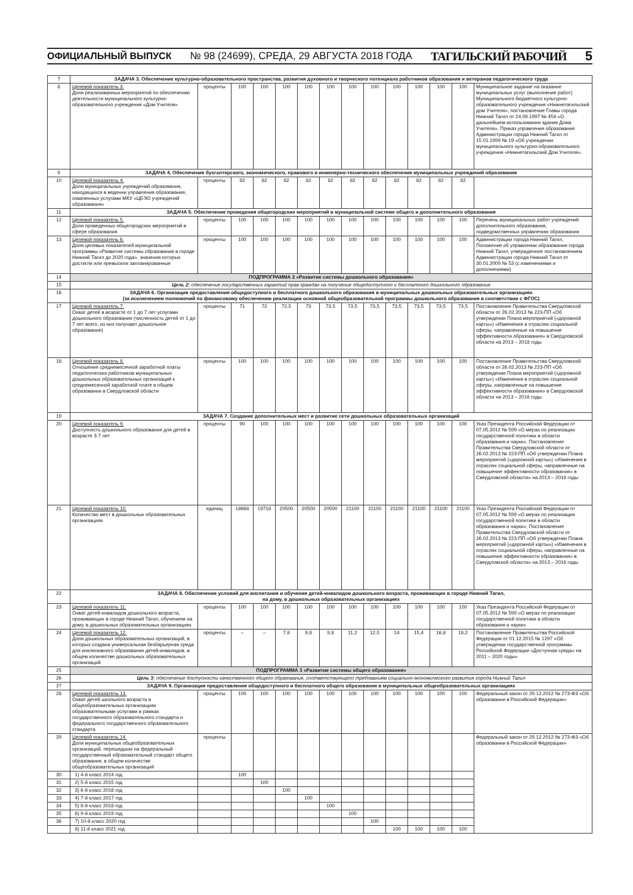ОФИЦИАЛЬНЫЙ ВЫПУСК № 98 (24699), СРЕДА, 29 АВГУСТА 2018 ГОДА ТАГИЛЬСКИЙ РАБОЧИЙ 5
| 7 | ЗАДАЧА 3. Обеспечение культурно-образовательного пространства, развития духовного и творческого потенциала работников образования и ветеранов педагогического труда | | | | | | | | | | | | | |
| 8 | Целевой показатель 3. Доля реализованных мероприятий по обеспечению деятельности муниципального культурно-образовательного учреждения «Дом Учителя» | проценты | 100 | 100 | 100 | 100 | 100 | 100 | 100 | 100 | 100 | 100 | 100 | Муниципальное задание на оказание муниципальных услуг (выполнение работ) Муниципального бюджетного культурно-образовательного учреждения «Нижнетагильский дом Учителя», постановление Главы города Нижний Тагил от 24.09.1997 № 454 «О дальнейшем использовании здания Дома Учителя», Приказ управления образования Администрации города Нижний Тагил от 15.01.1999 № 19 «Об учреждении муниципального культурно-образовательного учреждения «Нижнетагильский Дом Учителя». |
| 9 | ЗАДАЧА 4. Обеспечение бухгалтерского, экономического, правового и инженерно-технического обеспечения муниципальных учреждений образования | | | | | | | | | | | | | |
| 10 | Целевой показатель 4. Доля муниципальных учреждений образования, находящихся в ведении управления образования, охваченных услугами МКУ «ЦБЭО учреждений образования» | проценты | 82 | 82 | 82 | 82 | 82 | 82 | 82 | 82 | 82 | 82 | 82 | |
| 11 | ЗАДАЧА 5. Обеспечение проведения общегородских мероприятий в муниципальной системе общего и дополнительного образования | | | | | | | | | | | | | |
| 12 | Целевой показатель 5. Доля проведенных общегородских мероприятий в сфере образования | проценты | 100 | 100 | 100 | 100 | 100 | 100 | 100 | 100 | 100 | 100 | 100 | Перечень муниципальных работ учреждений дополнительного образования, подведомственных управлению образования |
| 13 | Целевой показатель 6. Доля целевых показателей муниципальной программы «Развитие системы образования в городе Нижний Тагил до 2020 года», значения которых достигли или превысили запланированные | проценты | 100 | 100 | 100 | 100 | 100 | 100 | 100 | 100 | 100 | 100 | 100 | Администрации города Нижний Тагил, Положение об управлении образования города Нижний Тагил, утвержденное постановлением Администрации города Нижний Тагил от 30.01.2009 № 53 (с изменениями и дополнениями) |
| 14 | ПОДПРОГРАММА 2 «Развитие системы дошкольного образования» | | | | | | | | | | | | | |
| 15 | Цель 2: обеспечение государственных гарантий прав граждан на получение общедоступного и бесплатного дошкольного образования | | | | | | | | | | | | | |
| 16 | ЗАДАЧА 6. Организация предоставления общедоступного и бесплатного дошкольного образования в муниципальных дошкольных образовательных организациях (за исключением полномочий по финансовому обеспечению реализации основной общеобразовательной программы дошкольного образования в соответствии с ФГОС) | | | | | | | | | | | | | |
| 17 | Целевой показатель 7. Охват детей в возрасте от 1 до 7 лет услугами дошкольного образования (численность детей от 1 до 7 лет всего, из них получают дошкольное образование) | проценты | 71 | 72 | 72,5 | 73 | 73,5 | 73,5 | 73,5 | 73,5 | 73,5 | 73,5 | 73,5 | Постановление Правительства Свердловской области от 26.02.2013 № 223-ПП «Об утверждении Плана мероприятий («дорожной карты») «Изменения в отраслях социальной сферы, направленные на повышение эффективности образования» в Свердловской области на 2013 – 2018 годы |
| 18 | Целевой показатель 8. Отношение среднемесячной заработной платы педагогических работников муниципальных дошкольных образовательных организаций к среднемесячной заработной плате в общем образовании в Свердловской области | проценты | 100 | 100 | 100 | 100 | 100 | 100 | 100 | 100 | 100 | 100 | 100 | Постановление Правительства Свердловской области от 26.02.2013 № 223-ПП «Об утверждении Плана мероприятий («дорожной карты») «Изменения в отраслях социальной сферы, направленные на повышение эффективности образования» в Свердловской области на 2013 – 2018 годы |
| 19 | ЗАДАЧА 7. Создание дополнительных мест и развитие сети дошкольных образовательных организаций | | | | | | | | | | | | | |
| 20 | Целевой показатель 9. Доступность дошкольного образования для детей в возрасте 3-7 лет | проценты | 90 | 100 | 100 | 100 | 100 | 100 | 100 | 100 | 100 | 100 | 100 | Указ Президента Российской Федерации от 07.05.2012 № 599 «О мерах по реализации государственной политики в области образования и науки», Постановление Правительства Свердловской области от 26.02.2013 № 223-ПП «Об утверждении Плана мероприятий («дорожной карты») «Изменения в отраслях социальной сферы, направленные на повышение эффективности образования» в Свердловской области» на 2013 – 2018 годы |
| 21 | Целевой показатель 10. Количество мест в дошкольных образовательных организациях | единиц | 18668 | 19718 | 20500 | 20500 | 20500 | 21100 | 21100 | 21100 | 21100 | 21100 | 21100 | Указ Президента Российской Федерации от 07.05.2012 № 599 «О мерах по реализации государственной политики в области образования и науки», Постановление Правительства Свердловской области от 26.02.2013 № 223-ПП «Об утверждении Плана мероприятий («дорожной карты») «Изменения в отраслях социальной сферы, направленные на повышение эффективности образования» в Свердловской области» на 2013 – 2018 годы |
| 22 | ЗАДАЧА 8. Обеспечение условий для воспитания и обучения детей-инвалидов дошкольного возраста, проживающих в городе Нижний Тагил, на дому, в дошкольных образовательных организациях | | | | | | | | | | | | | |
| 23 | Целевой показатель 11. Охват детей-инвалидов дошкольного возраста, проживающих в городе Нижний Тагил, обучением на дому, в дошкольных образовательных организациях | проценты | 100 | 100 | 100 | 100 | 100 | 100 | 100 | 100 | 100 | 100 | 100 | Указ Президента Российской Федерации от 07.05.2012 № 599 «О мерах по реализации государственной политики в области образования и науки» |
| 24 | Целевой показатель 12. Доля дошкольных образовательных организаций, в которых создана универсальная безбарьерная среда для инклюзивного образования детей-инвалидов, в общем количестве дошкольных образовательных организаций | проценты | – | – | 7,8 | 9,8 | 9,8 | 11,2 | 12,5 | 14 | 15,4 | 16,8 | 18,2 | Постановление Правительства Российской Федерации от 01.12.2015 № 1297 «Об утверждении государственной программы Российской Федерации «Доступная среда» на 2011 – 2020 годы» |
| 25 | ПОДПРОГРАММА 3 «Развитие системы общего образования» | | | | | | | | | | | | | |
| 26 | Цель 3: обеспечение доступности качественного общего образования, соответствующего требованиям социально-экономического развития города Нижний Тагил | | | | | | | | | | | | | |
| 27 | ЗАДАЧА 9. Организация предоставления общедоступного и бесплатного общего образования в муниципальных общеобразовательных организациях | | | | | | | | | | | | | |
| 28 | Целевой показатель 13. Охват детей школьного возраста в общеобразовательных организациях образовательными услугами в рамках государственного образовательного стандарта и федерального государственного образовательного стандарта | проценты | 100 | 100 | 100 | 100 | 100 | 100 | 100 | 100 | 100 | 100 | 100 | Федеральный закон от 29.12.2012 № 273-ФЗ «Об образовании в Российской Федерации» |
| 29 | Целевой показатель 14. Доля муниципальных общеобразовательных организаций, перешедших на федеральный государственный образовательный стандарт общего образования, в общем количестве общеобразовательных организаций | проценты | | | | | | | | | | | | Федеральный закон от 29.12.2012 № 273-ФЗ «Об образовании в Российской Федерации» |
| 30 | 1) 4-й класс 2014 год | | 100 | | | | | | | | | | | |
| 31 | 2) 5-й класс 2015 год | | | 100 | | | | | | | | | | |
| 32 | 3) 6-й класс 2016 год | | | | 100 | | | | | | | | | |
| 33 | 4) 7-й класс 2017 год | | | | | 100 | | | | | | | | |
| 34 | 5) 8-й класс 2018 год | | | | | | 100 | | | | | | | |
| 35 | 6) 9-й класс 2019 год | | | | | | | 100 | | | | | | |
| 36 | 7) 10-й класс 2020 год | | | | | | | | 100 | | | | | |
| | 8) 11-й класс 2021 год | | | | | | | | | 100 | 100 | 100 | 100 | |